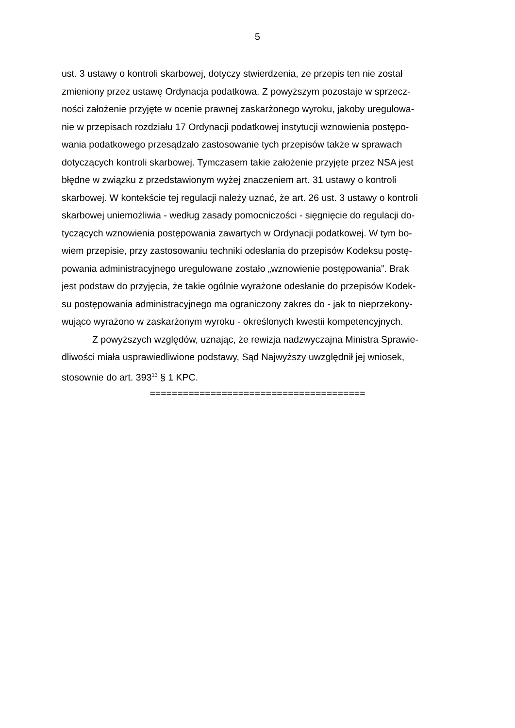5
ust. 3 ustawy o kontroli skarbowej, dotyczy stwierdzenia, ze przepis ten nie został
zmieniony przez ustawę Ordynacja podatkowa. Z powyższym pozostaje w sprzecz-
ności założenie przyjęte w ocenie prawnej zaskarżonego wyroku, jakoby uregulowa-
nie w przepisach rozdziału 17 Ordynacji podatkowej instytucji wznowienia postępo-
wania podatkowego przesądzało zastosowanie tych przepisów także w sprawach
dotyczących kontroli skarbowej. Tymczasem takie założenie przyjęte przez NSA jest
błędne w związku z przedstawionym wyżej znaczeniem art. 31 ustawy o kontroli
skarbowej. W kontekście tej regulacji należy uznać, że art. 26 ust. 3 ustawy o kontroli
skarbowej uniemożliwia - według zasady pomocniczości - sięgnięcie do regulacji do-
tyczących wznowienia postępowania zawartych w Ordynacji podatkowej. W tym bo-
wiem przepisie, przy zastosowaniu techniki odesłania do przepisów Kodeksu postę-
powania administracyjnego uregulowane zostało „wznowienie postępowania”. Brak
jest podstaw do przyjęcia, że takie ogólnie wyrażone odesłanie do przepisów Kodek-
su postępowania administracyjnego ma ograniczony zakres do - jak to nieprzekony-
wująco wyrażono w zaskarżonym wyroku - określonych kwestii kompetencyjnych.
Z powyższych względów, uznając, że rewizja nadzwyczajna Ministra Sprawie-
dliwości miała usprawiedliwione podstawy, Sąd Najwyższy uwzględnił jej wniosek,
stosownie do art. 393<sup>13</sup> § 1 KPC.
=======================================